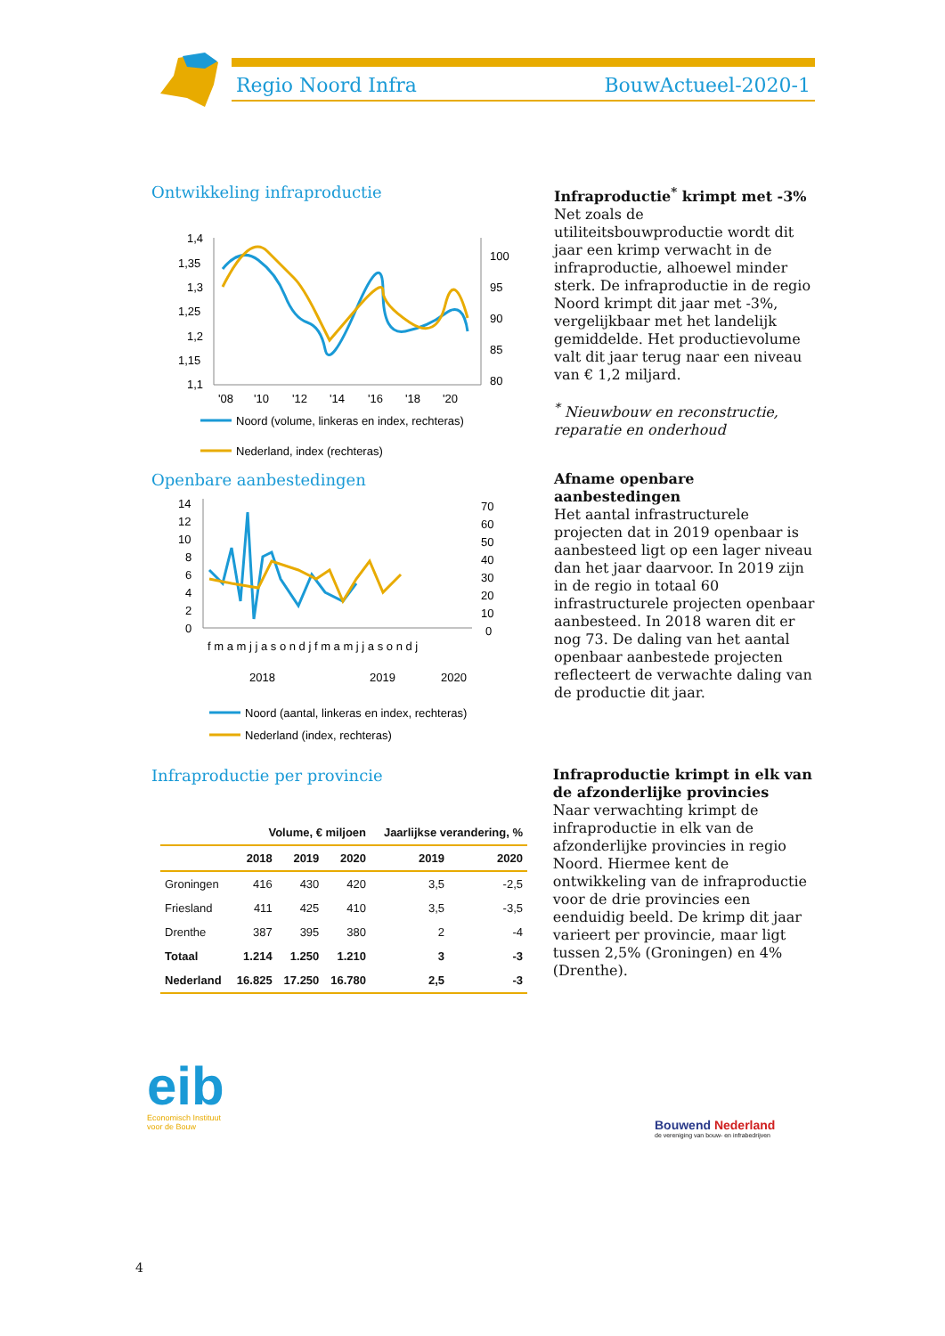Regio Noord Infra BouwActueel-2020-1
Ontwikkeling infraproductie
1,4
1,35
1,3
1,25
1,2
1,15
1,1
100
95
90
85
80
'08
'10
'12
'14
'16
'18
'20
Noord (volume, linkeras en index, rechteras)
Nederland, index (rechteras)
Infraproductie<sup>*</sup> krimpt met -3%
Net zoals de utiliteitsbouwproductie wordt dit jaar een krimp verwacht in de infraproductie, alhoewel minder sterk. De infraproductie in de regio Noord krimpt dit jaar met -3%, vergelijkbaar met het landelijk gemiddelde. Het productievolume valt dit jaar terug naar een niveau van € 1,2 miljard.
<sup>*</sup> Nieuwbouw en reconstructie, reparatie en onderhoud
Openbare aanbestedingen
14
12
10
8
6
4
2
0
70
60
50
40
30
20
10
0
f m a m j j a s o n d j f m a m j j a s o n d j
2018
2019
2020
Noord (aantal, linkeras en index, rechteras)
Nederland (index, rechteras)
Afname openbare aanbestedingen
Het aantal infrastructurele projecten dat in 2019 openbaar is aanbesteed ligt op een lager niveau dan het jaar daarvoor. In 2019 zijn in de regio in totaal 60 infrastructurele projecten openbaar aanbesteed. In 2018 waren dit er nog 73. De daling van het aantal openbaar aanbestede projecten reflecteert de verwachte daling van de productie dit jaar.
Infraproductie per provincie
| | Volume, € miljoen | | | Jaarlijkse verandering, % | |
| --- | --- | --- | --- | --- | --- |
| | 2018 | 2019 | 2020 | 2019 | 2020 |
| Groningen | 416 | 430 | 420 | 3,5 | -2,5 |
| Friesland | 411 | 425 | 410 | 3,5 | -3,5 |
| Drenthe | 387 | 395 | 380 | 2 | -4 |
| Totaal | 1.214 | 1.250 | 1.210 | 3 | -3 |
| Nederland | 16.825 | 17.250 | 16.780 | 2,5 | -3 |
Infraproductie krimpt in elk van de afzonderlijke provincies
Naar verwachting krimpt de infraproductie in elk van de afzonderlijke provincies in regio Noord. Hiermee kent de ontwikkeling van de infraproductie voor de drie provincies een eenduidig beeld. De krimp dit jaar varieert per provincie, maar ligt tussen 2,5% (Groningen) en 4% (Drenthe).
eib
Economisch Instituut
voor de Bouw
Bouwend Nederland
de vereniging van bouw- en infrabedrijven
4